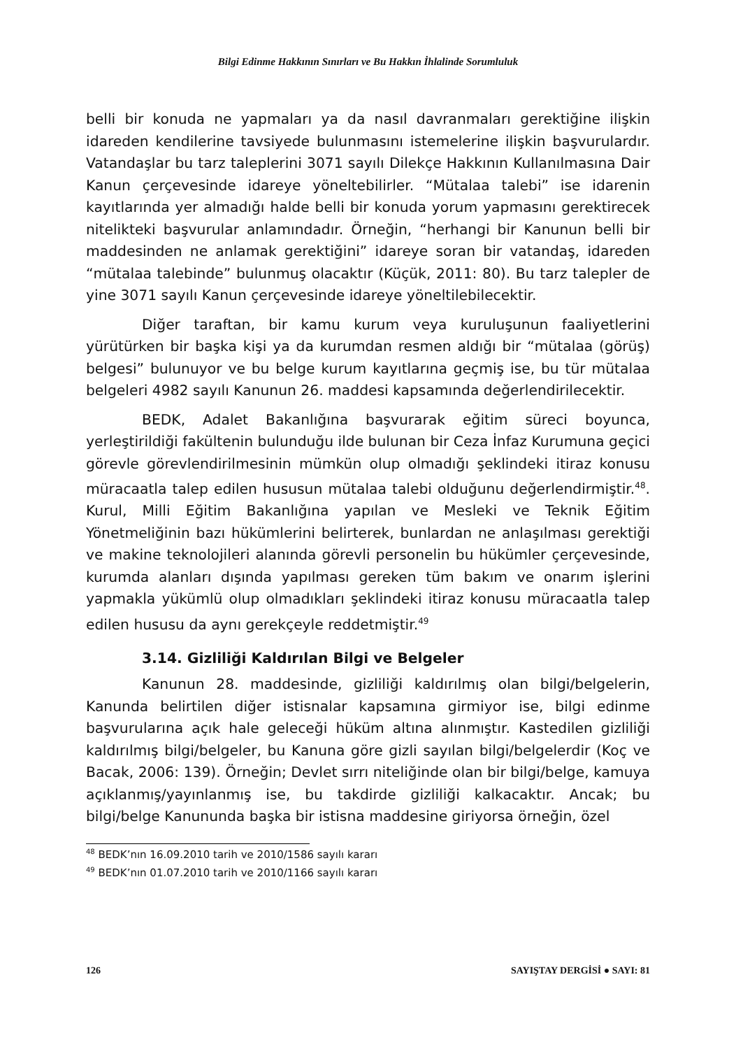Bilgi Edinme Hakkının Sınırları ve Bu Hakkın İhlalinde Sorumluluk
belli bir konuda ne yapmaları ya da nasıl davranmaları gerektiğine ilişkin idareden kendilerine tavsiyede bulunmasını istemelerine ilişkin başvurulardır. Vatandaşlar bu tarz taleplerini 3071 sayılı Dilekçe Hakkının Kullanılmasına Dair Kanun çerçevesinde idareye yöneltebilirler. “Mütalaa talebi” ise idarenin kayıtlarında yer almadığı halde belli bir konuda yorum yapmasını gerektirecek nitelikteki başvurular anlamındadır. Örneğin, “herhangi bir Kanunun belli bir maddesinden ne anlamak gerektiğini” idareye soran bir vatandaş, idareden “mütalaa talebinde” bulunmuş olacaktır (Küçük, 2011: 80). Bu tarz talepler de yine 3071 sayılı Kanun çerçevesinde idareye yöneltilebilecektir.
Diğer taraftan, bir kamu kurum veya kuruluşunun faaliyetlerini yürütürken bir başka kişi ya da kurumdan resmen aldığı bir “mütalaa (görüş) belgesi” bulunuyor ve bu belge kurum kayıtlarına geçmiş ise, bu tür mütalaa belgeleri 4982 sayılı Kanunun 26. maddesi kapsamında değerlendirilecektir.
BEDK, Adalet Bakanlığına başvurarak eğitim süreci boyunca, yerleştirildiği fakültenin bulunduğu ilde bulunan bir Ceza İnfaz Kurumuna geçici görevle görevlendirilmesinin mümkün olup olmadığı şeklindeki itiraz konusu müracaatla talep edilen hususun mütalaa talebi olduğunu değerlendirmiştir.<sup>48</sup>. Kurul, Milli Eğitim Bakanlığına yapılan ve Mesleki ve Teknik Eğitim Yönetmeliğinin bazı hükümlerini belirterek, bunlardan ne anlaşılması gerektiği ve makine teknolojileri alanında görevli personelin bu hükümler çerçevesinde, kurumda alanları dışında yapılması gereken tüm bakım ve onarım işlerini yapmakla yükümlü olup olmadıkları şeklindeki itiraz konusu müracaatla talep edilen hususu da aynı gerekçeyle reddetmiştir.<sup>49</sup>
3.14. Gizliliği Kaldırılan Bilgi ve Belgeler
Kanunun 28. maddesinde, gizliliği kaldırılmış olan bilgi/belgelerin, Kanunda belirtilen diğer istisnalar kapsamına girmiyor ise, bilgi edinme başvurularına açık hale geleceği hüküm altına alınmıştır. Kastedilen gizliliği kaldırılmış bilgi/belgeler, bu Kanuna göre gizli sayılan bilgi/belgelerdir (Koç ve Bacak, 2006: 139). Örneğin; Devlet sırrı niteliğinde olan bir bilgi/belge, kamuya açıklanmış/yayınlanmış ise, bu takdirde gizliliği kalkacaktır. Ancak; bu bilgi/belge Kanununda başka bir istisna maddesine giriyorsa örneğin, özel
<sup>48</sup> BEDK’nın 16.09.2010 tarih ve 2010/1586 sayılı kararı
<sup>49</sup> BEDK’nın 01.07.2010 tarih ve 2010/1166 sayılı kararı
126 SAYIŞTAY DERGİSİ ● SAYI: 81